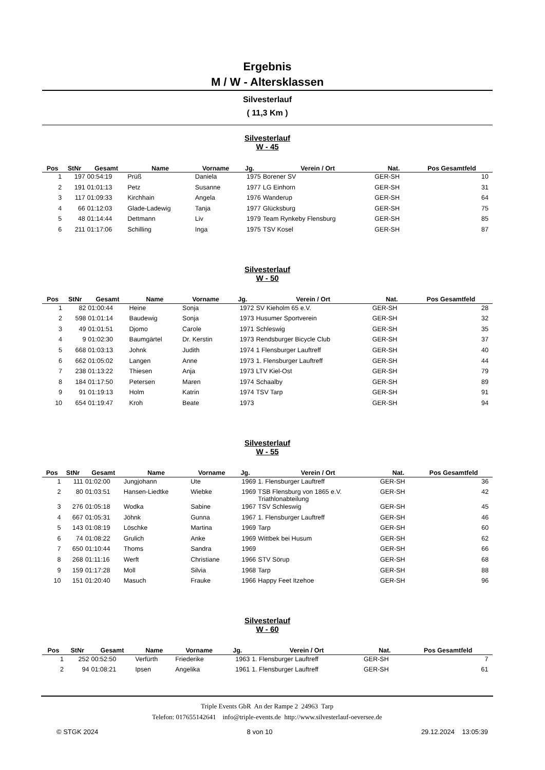Ergebnis
M / W - Altersklassen
Silvesterlauf
( 11,3 Km )
Silvesterlauf
W - 45
| Pos | StNr | Gesamt | Name | Vorname | Jg. | Verein / Ort | Nat. | Pos Gesamtfeld | |
| --- | --- | --- | --- | --- | --- | --- | --- | --- | --- |
| 1 | 197 | 00:54:19 | Prüß | Daniela | 1975 | Borener SV | GER-SH | 10 | |
| 2 | 191 | 01:01:13 | Petz | Susanne | 1977 | LG Einhorn | GER-SH | 31 | |
| 3 | 117 | 01:09:33 | Kirchhain | Angela | 1976 | Wanderup | GER-SH | 64 | |
| 4 | 66 | 01:12:03 | Glade-Ladewig | Tanja | 1977 | Glücksburg | GER-SH | 75 | |
| 5 | 48 | 01:14:44 | Dettmann | Liv | 1979 | Team Rynkeby Flensburg | GER-SH | 85 | |
| 6 | 211 | 01:17:06 | Schilling | Inga | 1975 | TSV Kosel | GER-SH | 87 | |
Silvesterlauf
W - 50
| Pos | StNr | Gesamt | Name | Vorname | Jg. | Verein / Ort | Nat. | Pos Gesamtfeld | |
| --- | --- | --- | --- | --- | --- | --- | --- | --- | --- |
| 1 | 82 | 01:00:44 | Heine | Sonja | 1972 | SV Kieholm 65 e.V. | GER-SH | 28 | |
| 2 | 598 | 01:01:14 | Baudewig | Sonja | 1973 | Husumer Sportverein | GER-SH | 32 | |
| 3 | 49 | 01:01:51 | Djomo | Carole | 1971 | Schleswig | GER-SH | 35 | |
| 4 | 9 | 01:02:30 | Baumgärtel | Dr. Kerstin | 1973 | Rendsburger Bicycle Club | GER-SH | 37 | |
| 5 | 668 | 01:03:13 | Johnk | Judith | 1974 | 1 Flensburger Lauftreff | GER-SH | 40 | |
| 6 | 662 | 01:05:02 | Langen | Anne | 1973 | 1. Flensburger Lauftreff | GER-SH | 44 | |
| 7 | 238 | 01:13:22 | Thiesen | Anja | 1973 | LTV Kiel-Ost | GER-SH | 79 | |
| 8 | 184 | 01:17:50 | Petersen | Maren | 1974 | Schaalby | GER-SH | 89 | |
| 9 | 91 | 01:19:13 | Holm | Katrin | 1974 | TSV Tarp | GER-SH | 91 | |
| 10 | 654 | 01:19:47 | Kroh | Beate | 1973 | | GER-SH | 94 | |
Silvesterlauf
W - 55
| Pos | StNr | Gesamt | Name | Vorname | Jg. | Verein / Ort | Nat. | Pos Gesamtfeld | |
| --- | --- | --- | --- | --- | --- | --- | --- | --- | --- |
| 1 | 111 | 01:02:00 | Jungjohann | Ute | 1969 | 1. Flensburger Lauftreff | GER-SH | 36 | |
| 2 | 80 | 01:03:51 | Hansen-Liedtke | Wiebke | 1969 | TSB Flensburg von 1865 e.V. Triathlonabteilung | GER-SH | 42 | |
| 3 | 276 | 01:05:18 | Wodka | Sabine | 1967 | TSV Schleswig | GER-SH | 45 | |
| 4 | 667 | 01:05:31 | Jöhnk | Gunna | 1967 | 1. Flensburger Lauftreff | GER-SH | 46 | |
| 5 | 143 | 01:08:19 | Löschke | Martina | 1969 | Tarp | GER-SH | 60 | |
| 6 | 74 | 01:08:22 | Grulich | Anke | 1969 | Wittbek bei Husum | GER-SH | 62 | |
| 7 | 650 | 01:10:44 | Thoms | Sandra | 1969 | | GER-SH | 66 | |
| 8 | 268 | 01:11:16 | Werft | Christiane | 1966 | STV Sörup | GER-SH | 68 | |
| 9 | 159 | 01:17:28 | Moll | Silvia | 1968 | Tarp | GER-SH | 88 | |
| 10 | 151 | 01:20:40 | Masuch | Frauke | 1966 | Happy Feet Itzehoe | GER-SH | 96 | |
Silvesterlauf
W - 60
| Pos | StNr | Gesamt | Name | Vorname | Jg. | Verein / Ort | Nat. | Pos Gesamtfeld | |
| --- | --- | --- | --- | --- | --- | --- | --- | --- | --- |
| 1 | 252 | 00:52:50 | Verfürth | Friederike | 1963 | 1. Flensburger Lauftreff | GER-SH | 7 | |
| 2 | 94 | 01:08:21 | Ipsen | Angelika | 1961 | 1. Flensburger Lauftreff | GER-SH | 61 | |
Triple Events GbR An der Rampe 2 24963 Tarp
Telefon: 017655142641 info@triple-events.de http://www.silvesterlauf-oeversee.de
© STGK 2024 8 von 10 29.12.2024 13:05:39